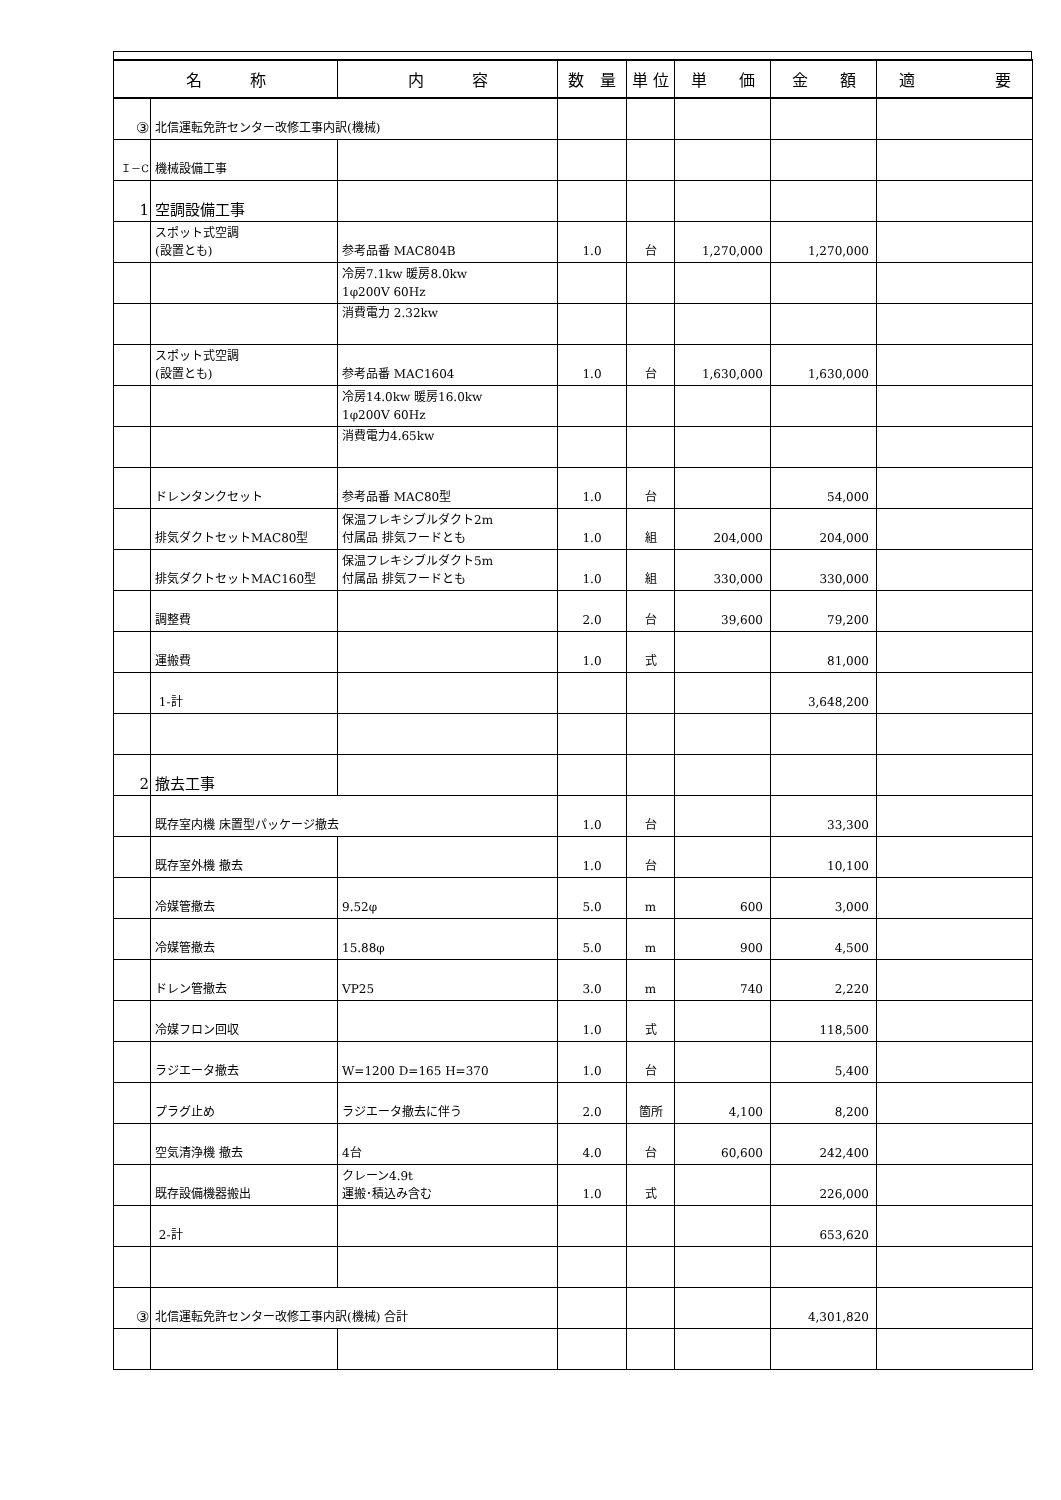| 名 称 | | 内 容 | 数 量 | 単 位 | 単 価 | 金 額 | 適 要 |
| --- | --- | --- | --- | --- | --- | --- | --- |
| ③ | 北信運転免許センター改修工事内訳(機械) | | | | | | |
| Ｉ－C | 機械設備工事 | | | | | | |
| 1 | 空調設備工事 | | | | | | |
| | スポット式空調 (設置とも) | 参考品番 MAC804B | 1.0 | 台 | 1,270,000 | 1,270,000 | |
| | | 冷房7.1kw 暖房8.0kw 1φ200V 60Hz | | | | | |
| | | 消費電力 2.32kw | | | | | |
| | スポット式空調 (設置とも) | 参考品番 MAC1604 | 1.0 | 台 | 1,630,000 | 1,630,000 | |
| | | 冷房14.0kw 暖房16.0kw 1φ200V 60Hz | | | | | |
| | | 消費電力4.65kw | | | | | |
| | ドレンタンクセット | 参考品番 MAC80型 | 1.0 | 台 | | 54,000 | |
| | 排気ダクトセットMAC80型 | 保温フレキシブルダクト2m 付属品 排気フードとも | 1.0 | 組 | 204,000 | 204,000 | |
| | 排気ダクトセットMAC160型 | 保温フレキシブルダクト5m 付属品 排気フードとも | 1.0 | 組 | 330,000 | 330,000 | |
| | 調整費 | | 2.0 | 台 | 39,600 | 79,200 | |
| | 運搬費 | | 1.0 | 式 | | 81,000 | |
| | 1-計 | | | | | 3,648,200 | |
| 2 | 撤去工事 | | | | | | |
| | 既存室内機 床置型パッケージ撤去 | | 1.0 | 台 | | 33,300 | |
| | 既存室外機 撤去 | | 1.0 | 台 | | 10,100 | |
| | 冷媒管撤去 | 9.52φ | 5.0 | m | 600 | 3,000 | |
| | 冷媒管撤去 | 15.88φ | 5.0 | m | 900 | 4,500 | |
| | ドレン管撤去 | VP25 | 3.0 | m | 740 | 2,220 | |
| | 冷媒フロン回収 | | 1.0 | 式 | | 118,500 | |
| | ラジエータ撤去 | W=1200 D=165 H=370 | 1.0 | 台 | | 5,400 | |
| | プラグ止め | ラジエータ撤去に伴う | 2.0 | 箇所 | 4,100 | 8,200 | |
| | 空気清浄機 撤去 | 4台 | 4.0 | 台 | 60,600 | 242,400 | |
| | 既存設備機器搬出 | クレーン4.9t 運搬･積込み含む | 1.0 | 式 | | 226,000 | |
| | 2-計 | | | | | 653,620 | |
| ③ | 北信運転免許センター改修工事内訳(機械) 合計 | | | | | 4,301,820 | |